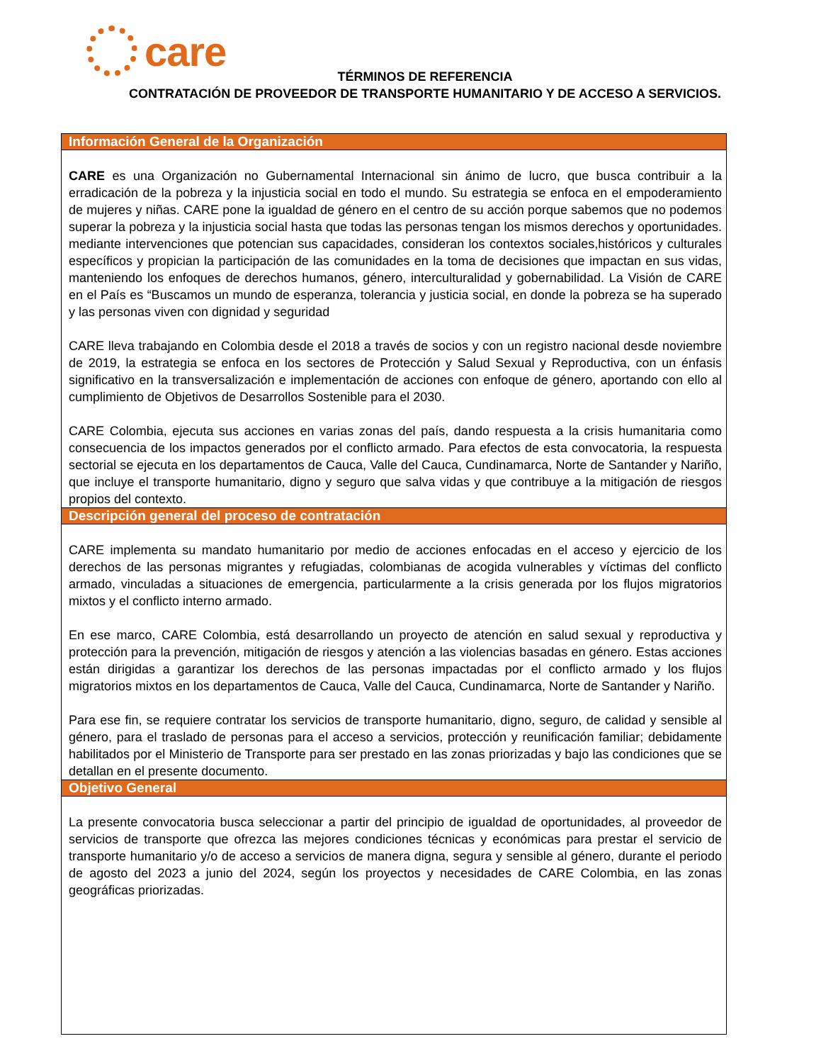care
TÉRMINOS DE REFERENCIA
CONTRATACIÓN DE PROVEEDOR DE TRANSPORTE HUMANITARIO Y DE ACCESO A SERVICIOS.
Información General de la Organización
CARE es una Organización no Gubernamental Internacional sin ánimo de lucro, que busca contribuir a la erradicación de la pobreza y la injusticia social en todo el mundo. Su estrategia se enfoca en el empoderamiento de mujeres y niñas. CARE pone la igualdad de género en el centro de su acción porque sabemos que no podemos superar la pobreza y la injusticia social hasta que todas las personas tengan los mismos derechos y oportunidades. mediante intervenciones que potencian sus capacidades, consideran los contextos sociales,históricos y culturales específicos y propician la participación de las comunidades en la toma de decisiones que impactan en sus vidas, manteniendo los enfoques de derechos humanos, género, interculturalidad y gobernabilidad. La Visión de CARE en el País es “Buscamos un mundo de esperanza, tolerancia y justicia social, en donde la pobreza se ha superado y las personas viven con dignidad y seguridad
CARE lleva trabajando en Colombia desde el 2018 a través de socios y con un registro nacional desde noviembre de 2019, la estrategia se enfoca en los sectores de Protección y Salud Sexual y Reproductiva, con un énfasis significativo en la transversalización e implementación de acciones con enfoque de género, aportando con ello al cumplimiento de Objetivos de Desarrollos Sostenible para el 2030.
CARE Colombia, ejecuta sus acciones en varias zonas del país, dando respuesta a la crisis humanitaria como consecuencia de los impactos generados por el conflicto armado. Para efectos de esta convocatoria, la respuesta sectorial se ejecuta en los departamentos de Cauca, Valle del Cauca, Cundinamarca, Norte de Santander y Nariño, que incluye el transporte humanitario, digno y seguro que salva vidas y que contribuye a la mitigación de riesgos propios del contexto.
Descripción general del proceso de contratación
CARE implementa su mandato humanitario por medio de acciones enfocadas en el acceso y ejercicio de los derechos de las personas migrantes y refugiadas, colombianas de acogida vulnerables y víctimas del conflicto armado, vinculadas a situaciones de emergencia, particularmente a la crisis generada por los flujos migratorios mixtos y el conflicto interno armado.
En ese marco, CARE Colombia, está desarrollando un proyecto de atención en salud sexual y reproductiva y protección para la prevención, mitigación de riesgos y atención a las violencias basadas en género. Estas acciones están dirigidas a garantizar los derechos de las personas impactadas por el conflicto armado y los flujos migratorios mixtos en los departamentos de Cauca, Valle del Cauca, Cundinamarca, Norte de Santander y Nariño.
Para ese fin, se requiere contratar los servicios de transporte humanitario, digno, seguro, de calidad y sensible al género, para el traslado de personas para el acceso a servicios, protección y reunificación familiar; debidamente habilitados por el Ministerio de Transporte para ser prestado en las zonas priorizadas y bajo las condiciones que se detallan en el presente documento.
Objetivo General
La presente convocatoria busca seleccionar a partir del principio de igualdad de oportunidades, al proveedor de servicios de transporte que ofrezca las mejores condiciones técnicas y económicas para prestar el servicio de transporte humanitario y/o de acceso a servicios de manera digna, segura y sensible al género, durante el periodo de agosto del 2023 a junio del 2024, según los proyectos y necesidades de CARE Colombia, en las zonas geográficas priorizadas.